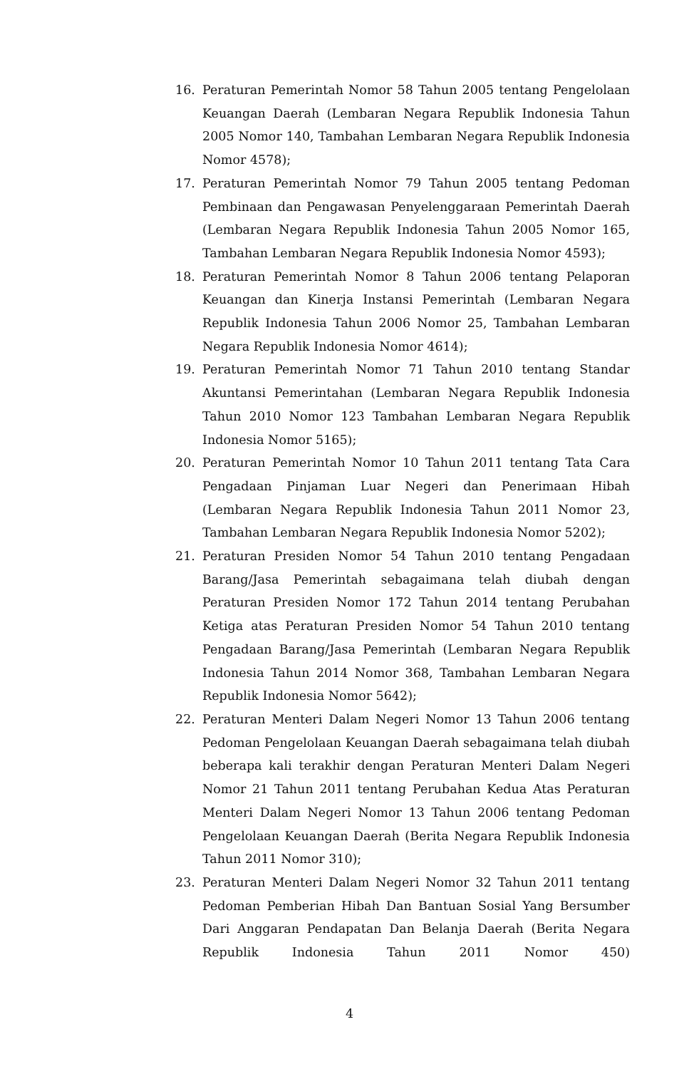16. Peraturan Pemerintah Nomor 58 Tahun 2005 tentang Pengelolaan Keuangan Daerah (Lembaran Negara Republik Indonesia Tahun 2005 Nomor 140, Tambahan Lembaran Negara Republik Indonesia Nomor 4578);
17. Peraturan Pemerintah Nomor 79 Tahun 2005 tentang Pedoman Pembinaan dan Pengawasan Penyelenggaraan Pemerintah Daerah (Lembaran Negara Republik Indonesia Tahun 2005 Nomor 165, Tambahan Lembaran Negara Republik Indonesia Nomor 4593);
18. Peraturan Pemerintah Nomor 8 Tahun 2006 tentang Pelaporan Keuangan dan Kinerja Instansi Pemerintah (Lembaran Negara Republik Indonesia Tahun 2006 Nomor 25, Tambahan Lembaran Negara Republik Indonesia Nomor 4614);
19. Peraturan Pemerintah Nomor 71 Tahun 2010 tentang Standar Akuntansi Pemerintahan (Lembaran Negara Republik Indonesia Tahun 2010 Nomor 123 Tambahan Lembaran Negara Republik Indonesia Nomor 5165);
20. Peraturan Pemerintah Nomor 10 Tahun 2011 tentang Tata Cara Pengadaan Pinjaman Luar Negeri dan Penerimaan Hibah (Lembaran Negara Republik Indonesia Tahun 2011 Nomor 23, Tambahan Lembaran Negara Republik Indonesia Nomor 5202);
21. Peraturan Presiden Nomor 54 Tahun 2010 tentang Pengadaan Barang/Jasa Pemerintah sebagaimana telah diubah dengan Peraturan Presiden Nomor 172 Tahun 2014 tentang Perubahan Ketiga atas Peraturan Presiden Nomor 54 Tahun 2010 tentang Pengadaan Barang/Jasa Pemerintah (Lembaran Negara Republik Indonesia Tahun 2014 Nomor 368, Tambahan Lembaran Negara Republik Indonesia Nomor 5642);
22. Peraturan Menteri Dalam Negeri Nomor 13 Tahun 2006 tentang Pedoman Pengelolaan Keuangan Daerah sebagaimana telah diubah beberapa kali terakhir dengan Peraturan Menteri Dalam Negeri Nomor 21 Tahun 2011 tentang Perubahan Kedua Atas Peraturan Menteri Dalam Negeri Nomor 13 Tahun 2006 tentang Pedoman Pengelolaan Keuangan Daerah (Berita Negara Republik Indonesia Tahun 2011 Nomor 310);
23. Peraturan Menteri Dalam Negeri Nomor 32 Tahun 2011 tentang Pedoman Pemberian Hibah Dan Bantuan Sosial Yang Bersumber Dari Anggaran Pendapatan Dan Belanja Daerah (Berita Negara Republik Indonesia Tahun 2011 Nomor 450)
4